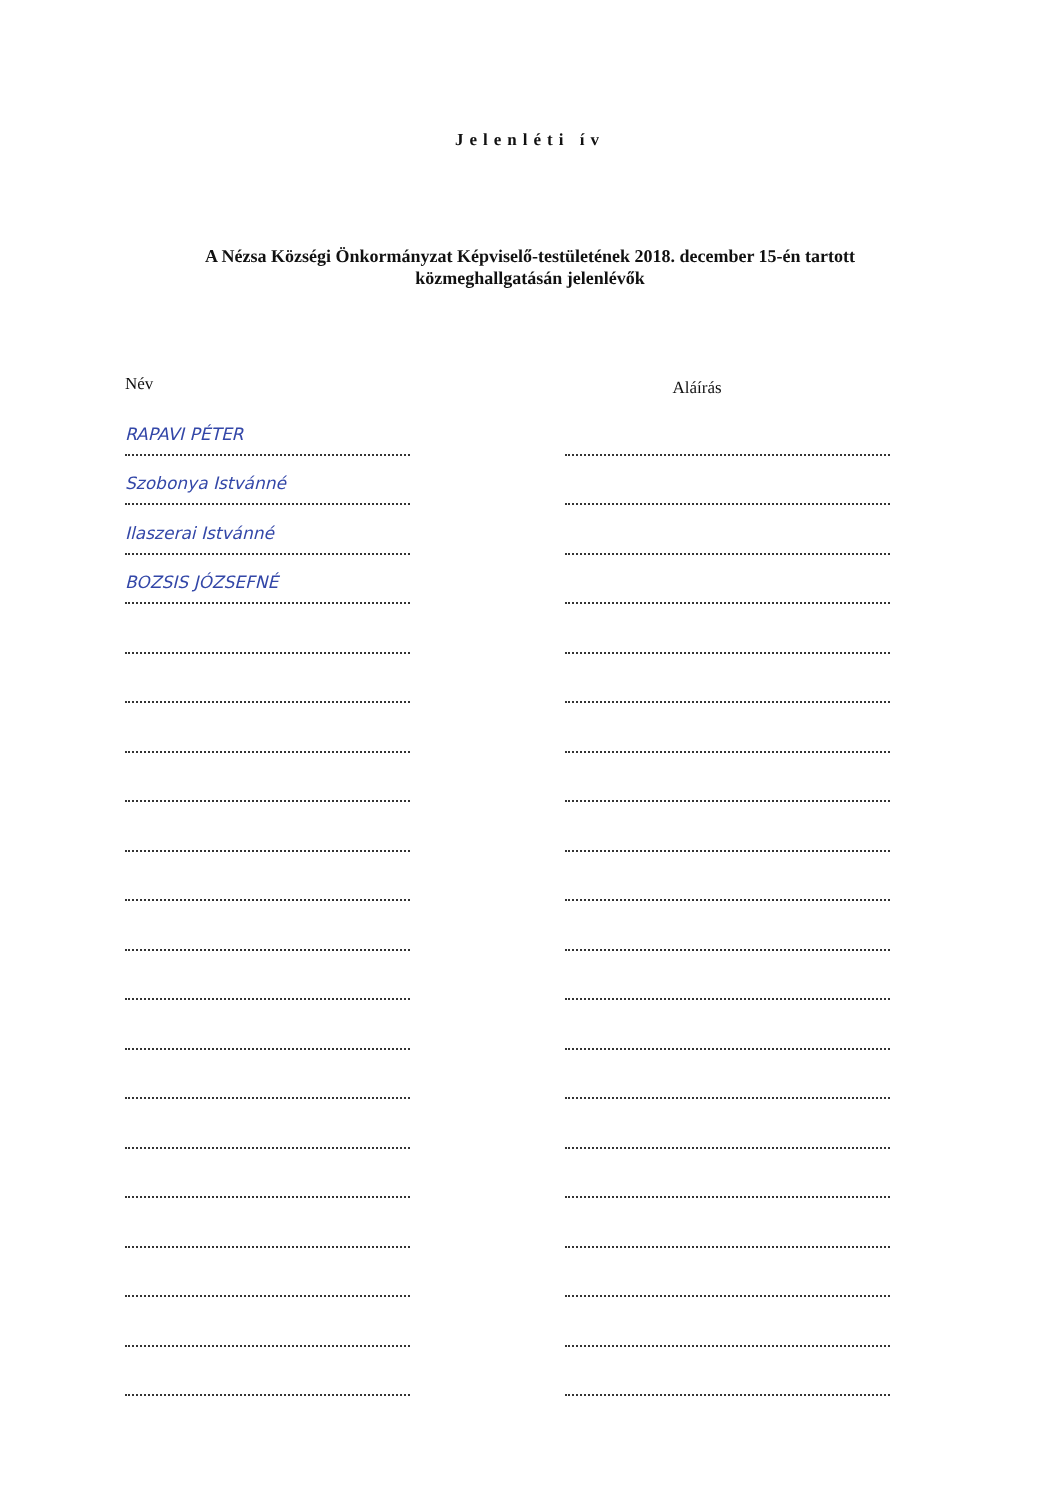Jelenléti ív
A Nézsa Községi Önkormányzat Képviselő-testületének 2018. december 15-én tartott
közmeghallgatásán jelenlévők
Név
Aláírás
RAPAVI PÉTER
Szobonya Istvánné
Ilaszerai Istvánné
BOZSIS JÓZSEFNÉ